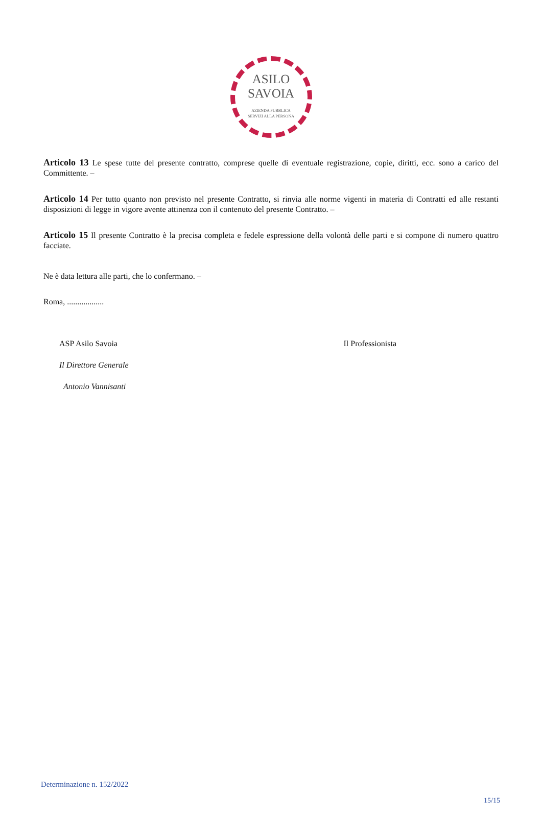ASILO
SAVOIA
AZIENDA PUBBLICA
SERVIZI ALLA PERSONA
Articolo 13 Le spese tutte del presente contratto, comprese quelle di eventuale registrazione, copie, diritti, ecc. sono a carico del Committente. –
Articolo 14 Per tutto quanto non previsto nel presente Contratto, si rinvia alle norme vigenti in materia di Contratti ed alle restanti disposizioni di legge in vigore avente attinenza con il contenuto del presente Contratto. –
Articolo 15 Il presente Contratto è la precisa completa e fedele espressione della volontà delle parti e si compone di numero quattro facciate.
Ne è data lettura alle parti, che lo confermano. –
Roma, ..................
ASP Asilo Savoia
Il Direttore Generale
Antonio Vannisanti
Il Professionista
Determinazione n. 152/2022
15/15